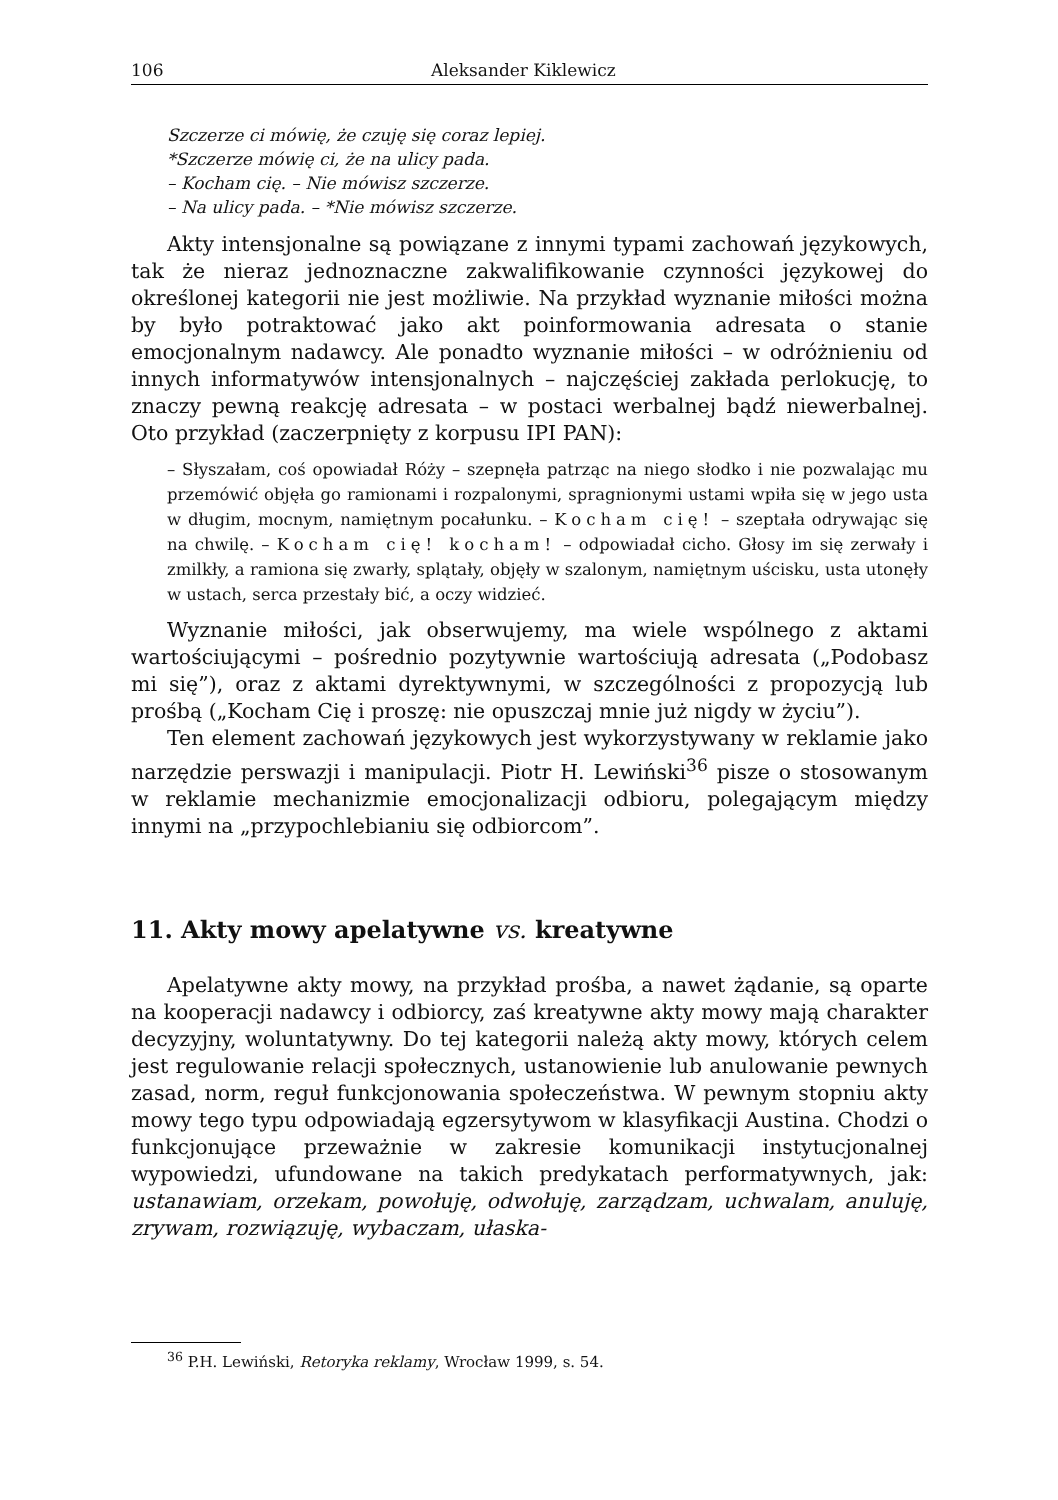106 Aleksander Kiklewicz
Szczerze ci mówię, że czuję się coraz lepiej.
*Szczerze mówię ci, że na ulicy pada.
– Kocham cię. – Nie mówisz szczerze.
– Na ulicy pada. – *Nie mówisz szczerze.
Akty intensjonalne są powiązane z innymi typami zachowań językowych, tak że nieraz jednoznaczne zakwalifikowanie czynności językowej do określonej kategorii nie jest możliwie. Na przykład wyznanie miłości można by było potraktować jako akt poinformowania adresata o stanie emocjonalnym nadawcy. Ale ponadto wyznanie miłości – w odróżnieniu od innych informatywów intensjonalnych – najczęściej zakłada perlokucję, to znaczy pewną reakcję adresata – w postaci werbalnej bądź niewerbalnej. Oto przykład (zaczerpnięty z korpusu IPI PAN):
– Słyszałam, coś opowiadał Róży – szepnęła patrząc na niego słodko i nie pozwalając mu przemówić objęła go ramionami i rozpalonymi, spragnionymi ustami wpiła się w jego usta w długim, mocnym, namiętnym pocałunku. – Kocham cię! – szeptała odrywając się na chwilę. – Kocham cię! kocham! – odpowiadał cicho. Głosy im się zerwały i zmilkły, a ramiona się zwarły, splątały, objęły w szalonym, namiętnym uścisku, usta utonęły w ustach, serca przestały bić, a oczy widzieć.
Wyznanie miłości, jak obserwujemy, ma wiele wspólnego z aktami wartościującymi – pośrednio pozytywnie wartościują adresata („Podobasz mi się”), oraz z aktami dyrektywnymi, w szczególności z propozycją lub prośbą („Kocham Cię i proszę: nie opuszczaj mnie już nigdy w życiu”).
Ten element zachowań językowych jest wykorzystywany w reklamie jako narzędzie perswazji i manipulacji. Piotr H. Lewiński<sup>36</sup> pisze o stosowanym w reklamie mechanizmie emocjonalizacji odbioru, polegającym między innymi na „przypochlebianiu się odbiorcom”.
11. Akty mowy apelatywne vs. kreatywne
Apelatywne akty mowy, na przykład prośba, a nawet żądanie, są oparte na kooperacji nadawcy i odbiorcy, zaś kreatywne akty mowy mają charakter decyzyjny, woluntatywny. Do tej kategorii należą akty mowy, których celem jest regulowanie relacji społecznych, ustanowienie lub anulowanie pewnych zasad, norm, reguł funkcjonowania społeczeństwa. W pewnym stopniu akty mowy tego typu odpowiadają egzersytywom w klasyfikacji Austina. Chodzi o funkcjonujące przeważnie w zakresie komunikacji instytucjonalnej wypowiedzi, ufundowane na takich predykatach performatywnych, jak: ustanawiam, orzekam, powołuję, odwołuję, zarządzam, uchwalam, anuluję, zrywam, rozwiązuję, wybaczam, ułaska-
<sup>36</sup> P.H. Lewiński, Retoryka reklamy, Wrocław 1999, s. 54.